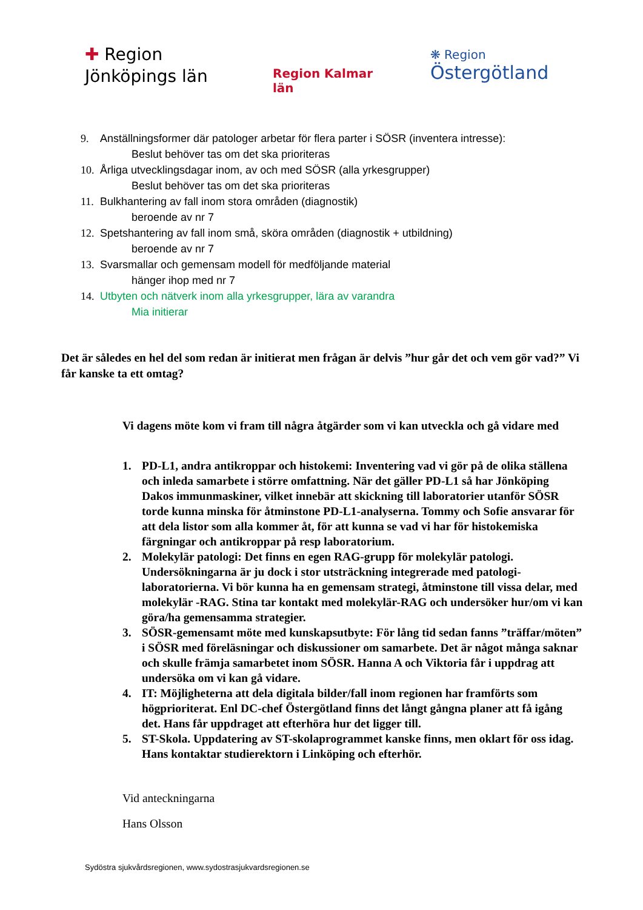✚ Region
Jönköpings län
Region Kalmar län
❋ Region
Östergötland
9. Anställningsformer där patologer arbetar för flera parter i SÖSR (inventera intresse):
Beslut behöver tas om det ska prioriteras
10. Årliga utvecklingsdagar inom, av och med SÖSR (alla yrkesgrupper)
Beslut behöver tas om det ska prioriteras
11. Bulkhantering av fall inom stora områden (diagnostik)
beroende av nr 7
12. Spetshantering av fall inom små, sköra områden (diagnostik + utbildning)
beroende av nr 7
13. Svarsmallar och gemensam modell för medföljande material
hänger ihop med nr 7
14. Utbyten och nätverk inom alla yrkesgrupper, lära av varandra
Mia initierar
Det är således en hel del som redan är initierat men frågan är delvis ”hur går det och vem gör vad?” Vi får kanske ta ett omtag?
Vi dagens möte kom vi fram till några åtgärder som vi kan utveckla och gå vidare med
1. PD-L1, andra antikroppar och histokemi: Inventering vad vi gör på de olika ställena och inleda samarbete i större omfattning. När det gäller PD-L1 så har Jönköping Dakos immunmaskiner, vilket innebär att skickning till laboratorier utanför SÖSR torde kunna minska för åtminstone PD-L1-analyserna. Tommy och Sofie ansvarar för att dela listor som alla kommer åt, för att kunna se vad vi har för histokemiska färgningar och antikroppar på resp laboratorium.
2. Molekylär patologi: Det finns en egen RAG-grupp för molekylär patologi. Undersökningarna är ju dock i stor utsträckning integrerade med patologi-laboratorierna. Vi bör kunna ha en gemensam strategi, åtminstone till vissa delar, med molekylär -RAG. Stina tar kontakt med molekylär-RAG och undersöker hur/om vi kan göra/ha gemensamma strategier.
3. SÖSR-gemensamt möte med kunskapsutbyte: För lång tid sedan fanns ”träffar/möten” i SÖSR med föreläsningar och diskussioner om samarbete. Det är något många saknar och skulle främja samarbetet inom SÖSR. Hanna A och Viktoria får i uppdrag att undersöka om vi kan gå vidare.
4. IT: Möjligheterna att dela digitala bilder/fall inom regionen har framförts som högprioriterat. Enl DC-chef Östergötland finns det långt gångna planer att få igång det. Hans får uppdraget att efterhöra hur det ligger till.
5. ST-Skola. Uppdatering av ST-skolaprogrammet kanske finns, men oklart för oss idag. Hans kontaktar studierektorn i Linköping och efterhör.
Vid anteckningarna
Hans Olsson
Sydöstra sjukvårdsregionen, www.sydostrasjukvardsregionen.se